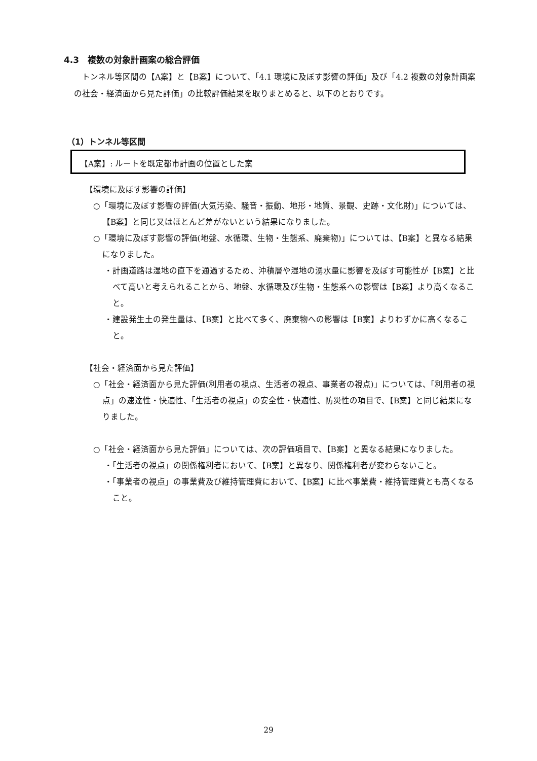4.3　複数の対象計画案の総合評価
トンネル等区間の【A案】と【B案】について、「4.1 環境に及ぼす影響の評価」及び「4.2 複数の対象計画案の社会・経済面から見た評価」の比較評価結果を取りまとめると、以下のとおりです。
（1）トンネル等区間
【A案】: ルートを既定都市計画の位置とした案
【環境に及ぼす影響の評価】
○「環境に及ぼす影響の評価(大気汚染、騒音・振動、地形・地質、景観、史跡・文化財)」については、【B案】と同じ又はほとんど差がないという結果になりました。
○「環境に及ぼす影響の評価(地盤、水循環、生物・生態系、廃棄物)」については、【B案】と異なる結果になりました。
・計画道路は湿地の直下を通過するため、沖積層や湿地の湧水量に影響を及ぼす可能性が【B案】と比べて高いと考えられることから、地盤、水循環及び生物・生態系への影響は【B案】より高くなること。
・建設発生土の発生量は、【B案】と比べて多く、廃棄物への影響は【B案】よりわずかに高くなること。
【社会・経済面から見た評価】
○「社会・経済面から見た評価(利用者の視点、生活者の視点、事業者の視点)」については、「利用者の視点」の速達性・快適性、「生活者の視点」の安全性・快適性、防災性の項目で、【B案】と同じ結果になりました。
○「社会・経済面から見た評価」については、次の評価項目で、【B案】と異なる結果になりました。
・「生活者の視点」の関係権利者において、【B案】と異なり、関係権利者が変わらないこと。
・「事業者の視点」の事業費及び維持管理費において、【B案】に比べ事業費・維持管理費とも高くなること。
29